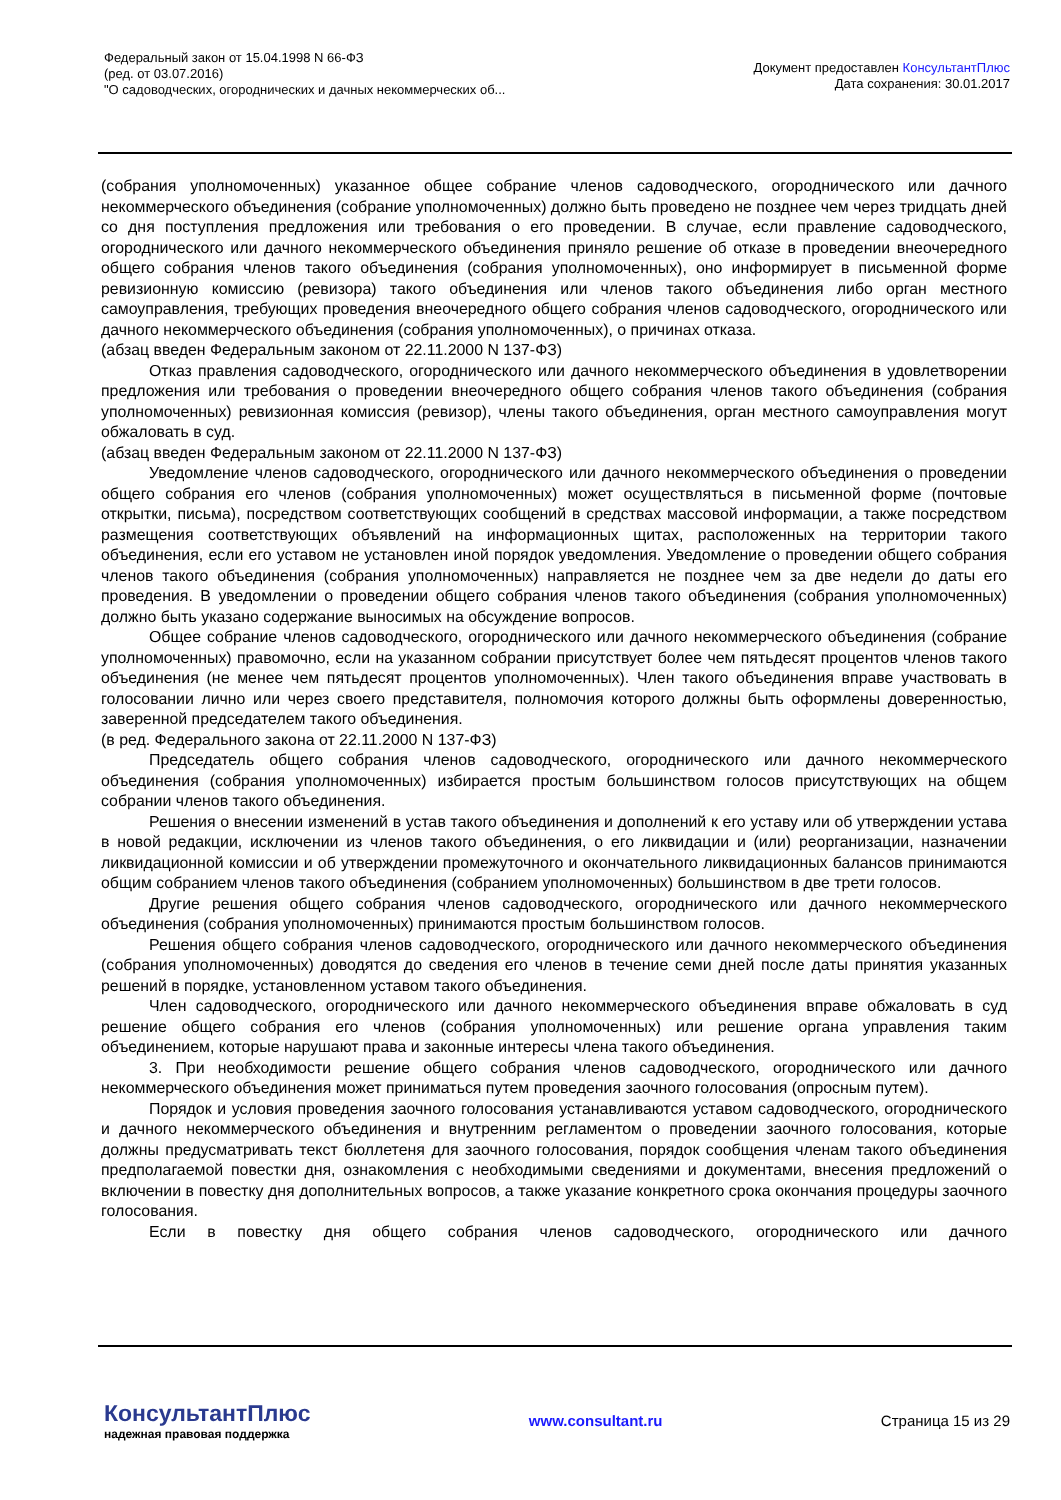Федеральный закон от 15.04.1998 N 66-ФЗ
(ред. от 03.07.2016)
"О садоводческих, огороднических и дачных некоммерческих об...
Документ предоставлен КонсультантПлюс
Дата сохранения: 30.01.2017
(собрания уполномоченных) указанное общее собрание членов садоводческого, огороднического или дачного некоммерческого объединения (собрание уполномоченных) должно быть проведено не позднее чем через тридцать дней со дня поступления предложения или требования о его проведении. В случае, если правление садоводческого, огороднического или дачного некоммерческого объединения приняло решение об отказе в проведении внеочередного общего собрания членов такого объединения (собрания уполномоченных), оно информирует в письменной форме ревизионную комиссию (ревизора) такого объединения или членов такого объединения либо орган местного самоуправления, требующих проведения внеочередного общего собрания членов садоводческого, огороднического или дачного некоммерческого объединения (собрания уполномоченных), о причинах отказа.
(абзац введен Федеральным законом от 22.11.2000 N 137-ФЗ)
Отказ правления садоводческого, огороднического или дачного некоммерческого объединения в удовлетворении предложения или требования о проведении внеочередного общего собрания членов такого объединения (собрания уполномоченных) ревизионная комиссия (ревизор), члены такого объединения, орган местного самоуправления могут обжаловать в суд.
(абзац введен Федеральным законом от 22.11.2000 N 137-ФЗ)
Уведомление членов садоводческого, огороднического или дачного некоммерческого объединения о проведении общего собрания его членов (собрания уполномоченных) может осуществляться в письменной форме (почтовые открытки, письма), посредством соответствующих сообщений в средствах массовой информации, а также посредством размещения соответствующих объявлений на информационных щитах, расположенных на территории такого объединения, если его уставом не установлен иной порядок уведомления. Уведомление о проведении общего собрания членов такого объединения (собрания уполномоченных) направляется не позднее чем за две недели до даты его проведения. В уведомлении о проведении общего собрания членов такого объединения (собрания уполномоченных) должно быть указано содержание выносимых на обсуждение вопросов.
Общее собрание членов садоводческого, огороднического или дачного некоммерческого объединения (собрание уполномоченных) правомочно, если на указанном собрании присутствует более чем пятьдесят процентов членов такого объединения (не менее чем пятьдесят процентов уполномоченных). Член такого объединения вправе участвовать в голосовании лично или через своего представителя, полномочия которого должны быть оформлены доверенностью, заверенной председателем такого объединения.
(в ред. Федерального закона от 22.11.2000 N 137-ФЗ)
Председатель общего собрания членов садоводческого, огороднического или дачного некоммерческого объединения (собрания уполномоченных) избирается простым большинством голосов присутствующих на общем собрании членов такого объединения.
Решения о внесении изменений в устав такого объединения и дополнений к его уставу или об утверждении устава в новой редакции, исключении из членов такого объединения, о его ликвидации и (или) реорганизации, назначении ликвидационной комиссии и об утверждении промежуточного и окончательного ликвидационных балансов принимаются общим собранием членов такого объединения (собранием уполномоченных) большинством в две трети голосов.
Другие решения общего собрания членов садоводческого, огороднического или дачного некоммерческого объединения (собрания уполномоченных) принимаются простым большинством голосов.
Решения общего собрания членов садоводческого, огороднического или дачного некоммерческого объединения (собрания уполномоченных) доводятся до сведения его членов в течение семи дней после даты принятия указанных решений в порядке, установленном уставом такого объединения.
Член садоводческого, огороднического или дачного некоммерческого объединения вправе обжаловать в суд решение общего собрания его членов (собрания уполномоченных) или решение органа управления таким объединением, которые нарушают права и законные интересы члена такого объединения.
3. При необходимости решение общего собрания членов садоводческого, огороднического или дачного некоммерческого объединения может приниматься путем проведения заочного голосования (опросным путем).
Порядок и условия проведения заочного голосования устанавливаются уставом садоводческого, огороднического и дачного некоммерческого объединения и внутренним регламентом о проведении заочного голосования, которые должны предусматривать текст бюллетеня для заочного голосования, порядок сообщения членам такого объединения предполагаемой повестки дня, ознакомления с необходимыми сведениями и документами, внесения предложений о включении в повестку дня дополнительных вопросов, а также указание конкретного срока окончания процедуры заочного голосования.
Если в повестку дня общего собрания членов садоводческого, огороднического или дачного
КонсультантПлюс
надежная правовая поддержка
www.consultant.ru Страница 15 из 29